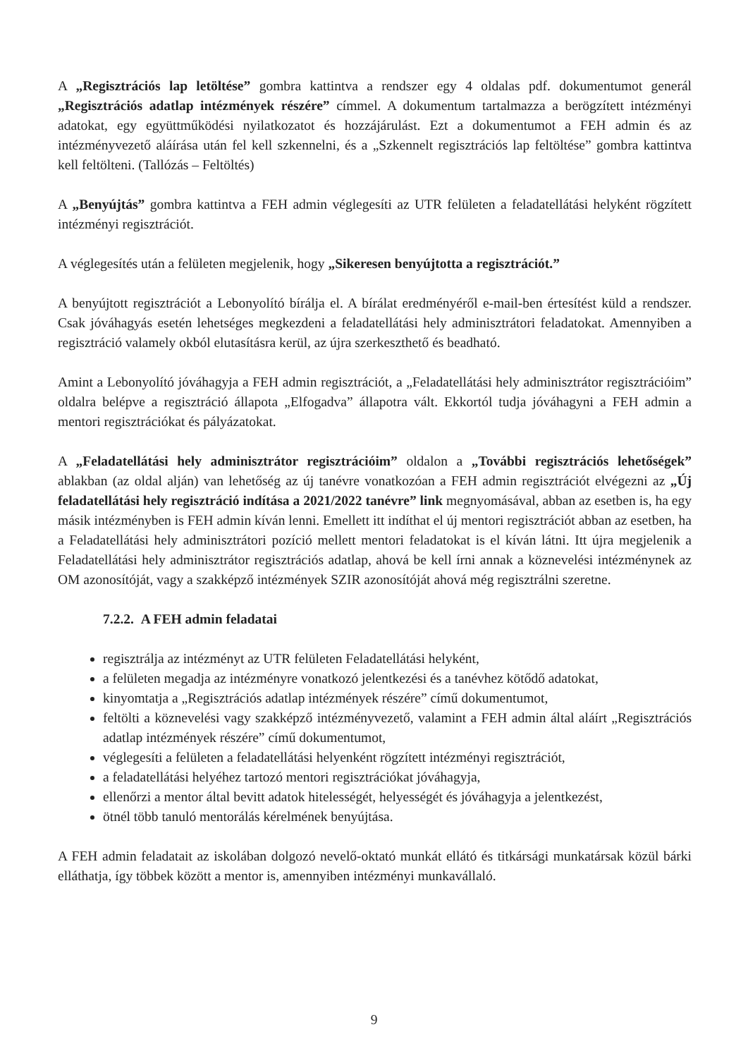A „Regisztrációs lap letöltése” gombra kattintva a rendszer egy 4 oldalas pdf. dokumentumot generál „Regisztrációs adatlap intézmények részére” címmel. A dokumentum tartalmazza a berögzített intézményi adatokat, egy együttműködési nyilatkozatot és hozzájárulást. Ezt a dokumentumot a FEH admin és az intézményvezető aláírása után fel kell szkennelni, és a „Szkennelt regisztrációs lap feltöltése” gombra kattintva kell feltölteni. (Tallózás – Feltöltés)
A „Benyújtás” gombra kattintva a FEH admin véglegesíti az UTR felületen a feladatellátási helyként rögzített intézményi regisztrációt.
A véglegesítés után a felületen megjelenik, hogy „Sikeresen benyújtotta a regisztrációt.”
A benyújtott regisztrációt a Lebonyolító bírálja el. A bírálat eredményéről e-mail-ben értesítést küld a rendszer. Csak jóváhagyás esetén lehetséges megkezdeni a feladatellátási hely adminisztrátori feladatokat. Amennyiben a regisztráció valamely okból elutasításra kerül, az újra szerkeszthető és beadható.
Amint a Lebonyolító jóváhagyja a FEH admin regisztrációt, a „Feladatellátási hely adminisztrátor regisztrációim” oldalra belépve a regisztráció állapota „Elfogadva” állapotra vált. Ekkortól tudja jóváhagyni a FEH admin a mentori regisztrációkat és pályázatokat.
A „Feladatellátási hely adminisztrátor regisztrációim” oldalon a „További regisztrációs lehetőségek” ablakban (az oldal alján) van lehetőség az új tanévre vonatkozóan a FEH admin regisztrációt elvégezni az „Új feladatellátási hely regisztráció indítása a 2021/2022 tanévre” link megnyomásával, abban az esetben is, ha egy másik intézményben is FEH admin kíván lenni. Emellett itt indíthat el új mentori regisztrációt abban az esetben, ha a Feladatellátási hely adminisztrátori pozíció mellett mentori feladatokat is el kíván látni. Itt újra megjelenik a Feladatellátási hely adminisztrátor regisztrációs adatlap, ahová be kell írni annak a köznevelési intézménynek az OM azonosítóját, vagy a szakképző intézmények SZIR azonosítóját ahová még regisztrálni szeretne.
7.2.2. A FEH admin feladatai
regisztrálja az intézményt az UTR felületen Feladatellátási helyként,
a felületen megadja az intézményre vonatkozó jelentkezési és a tanévhez kötődő adatokat,
kinyomtatja a „Regisztrációs adatlap intézmények részére” című dokumentumot,
feltölti a köznevelési vagy szakképző intézményvezető, valamint a FEH admin által aláírt „Regisztrációs adatlap intézmények részére” című dokumentumot,
véglegesíti a felületen a feladatellátási helyenként rögzített intézményi regisztrációt,
a feladatellátási helyéhez tartozó mentori regisztrációkat jóváhagyja,
ellenőrzi a mentor által bevitt adatok hitelességét, helyességét és jóváhagyja a jelentkezést,
ötnél több tanuló mentorálás kérelmének benyújtása.
A FEH admin feladatait az iskolában dolgozó nevelő-oktató munkát ellátó és titkársági munkatársak közül bárki elláthatja, így többek között a mentor is, amennyiben intézményi munkavállaló.
9